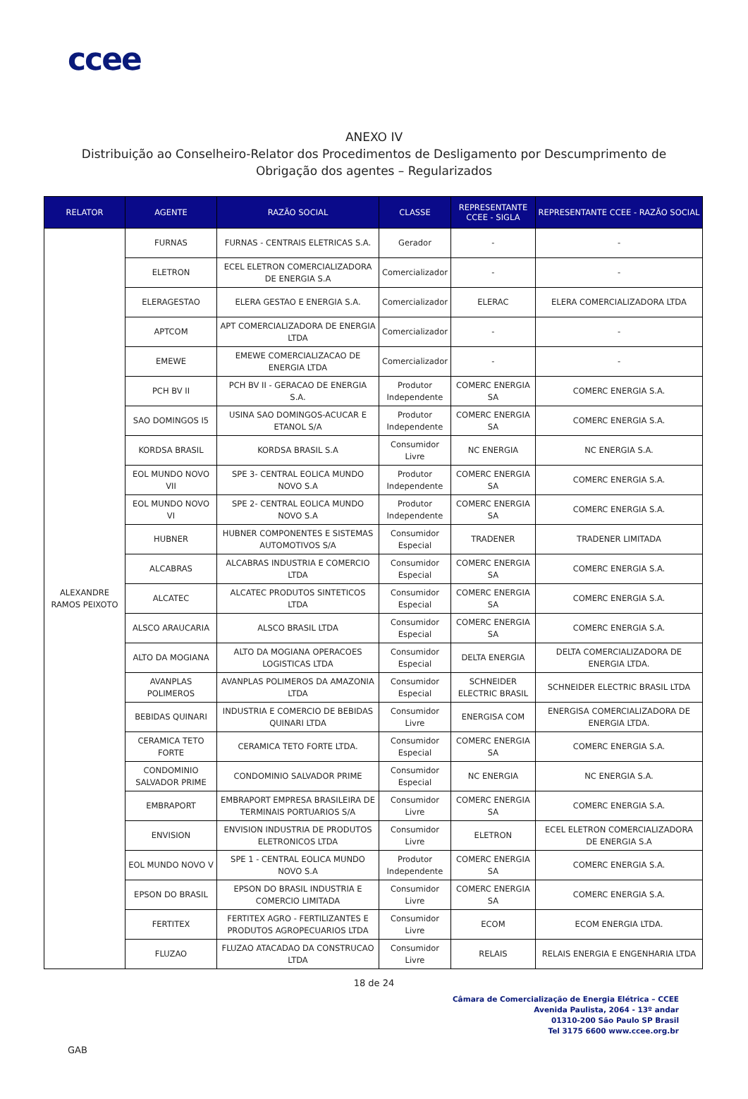ccee
ANEXO IV
Distribuição ao Conselheiro-Relator dos Procedimentos de Desligamento por Descumprimento de Obrigação dos agentes – Regularizados
| RELATOR | AGENTE | RAZÃO SOCIAL | CLASSE | REPRESENTANTE CCEE - SIGLA | REPRESENTANTE CCEE - RAZÃO SOCIAL |
| --- | --- | --- | --- | --- | --- |
| ALEXANDRE RAMOS PEIXOTO | FURNAS | FURNAS - CENTRAIS ELETRICAS S.A. | Gerador | - | - |
| | ELETRON | ECEL ELETRON COMERCIALIZADORA DE ENERGIA S.A | Comercializador | - | - |
| | ELERAGESTAO | ELERA GESTAO E ENERGIA S.A. | Comercializador | ELERAC | ELERA COMERCIALIZADORA LTDA |
| | APTCOM | APT COMERCIALIZADORA DE ENERGIA LTDA | Comercializador | - | - |
| | EMEWE | EMEWE COMERCIALIZACAO DE ENERGIA LTDA | Comercializador | - | - |
| | PCH BV II | PCH BV II - GERACAO DE ENERGIA S.A. | Produtor Independente | COMERC ENERGIA SA | COMERC ENERGIA S.A. |
| | SAO DOMINGOS I5 | USINA SAO DOMINGOS-ACUCAR E ETANOL S/A | Produtor Independente | COMERC ENERGIA SA | COMERC ENERGIA S.A. |
| | KORDSA BRASIL | KORDSA BRASIL S.A | Consumidor Livre | NC ENERGIA | NC ENERGIA S.A. |
| | EOL MUNDO NOVO VII | SPE 3- CENTRAL EOLICA MUNDO NOVO S.A | Produtor Independente | COMERC ENERGIA SA | COMERC ENERGIA S.A. |
| | EOL MUNDO NOVO VI | SPE 2- CENTRAL EOLICA MUNDO NOVO S.A | Produtor Independente | COMERC ENERGIA SA | COMERC ENERGIA S.A. |
| | HUBNER | HUBNER COMPONENTES E SISTEMAS AUTOMOTIVOS S/A | Consumidor Especial | TRADENER | TRADENER LIMITADA |
| | ALCABRAS | ALCABRAS INDUSTRIA E COMERCIO LTDA | Consumidor Especial | COMERC ENERGIA SA | COMERC ENERGIA S.A. |
| | ALCATEC | ALCATEC PRODUTOS SINTETICOS LTDA | Consumidor Especial | COMERC ENERGIA SA | COMERC ENERGIA S.A. |
| | ALSCO ARAUCARIA | ALSCO BRASIL LTDA | Consumidor Especial | COMERC ENERGIA SA | COMERC ENERGIA S.A. |
| | ALTO DA MOGIANA | ALTO DA MOGIANA OPERACOES LOGISTICAS LTDA | Consumidor Especial | DELTA ENERGIA | DELTA COMERCIALIZADORA DE ENERGIA LTDA. |
| | AVANPLAS POLIMEROS | AVANPLAS POLIMEROS DA AMAZONIA LTDA | Consumidor Especial | SCHNEIDER ELECTRIC BRASIL | SCHNEIDER ELECTRIC BRASIL LTDA |
| | BEBIDAS QUINARI | INDUSTRIA E COMERCIO DE BEBIDAS QUINARI LTDA | Consumidor Livre | ENERGISA COM | ENERGISA COMERCIALIZADORA DE ENERGIA LTDA. |
| | CERAMICA TETO FORTE | CERAMICA TETO FORTE LTDA. | Consumidor Especial | COMERC ENERGIA SA | COMERC ENERGIA S.A. |
| | CONDOMINIO SALVADOR PRIME | CONDOMINIO SALVADOR PRIME | Consumidor Especial | NC ENERGIA | NC ENERGIA S.A. |
| | EMBRAPORT | EMBRAPORT EMPRESA BRASILEIRA DE TERMINAIS PORTUARIOS S/A | Consumidor Livre | COMERC ENERGIA SA | COMERC ENERGIA S.A. |
| | ENVISION | ENVISION INDUSTRIA DE PRODUTOS ELETRONICOS LTDA | Consumidor Livre | ELETRON | ECEL ELETRON COMERCIALIZADORA DE ENERGIA S.A |
| | EOL MUNDO NOVO V | SPE 1 - CENTRAL EOLICA MUNDO NOVO S.A | Produtor Independente | COMERC ENERGIA SA | COMERC ENERGIA S.A. |
| | EPSON DO BRASIL | EPSON DO BRASIL INDUSTRIA E COMERCIO LIMITADA | Consumidor Livre | COMERC ENERGIA SA | COMERC ENERGIA S.A. |
| | FERTITEX | FERTITEX AGRO - FERTILIZANTES E PRODUTOS AGROPECUARIOS LTDA | Consumidor Livre | ECOM | ECOM ENERGIA LTDA. |
| | FLUZAO | FLUZAO ATACADAO DA CONSTRUCAO LTDA | Consumidor Livre | RELAIS | RELAIS ENERGIA E ENGENHARIA LTDA |
18 de 24
Câmara de Comercialização de Energia Elétrica – CCEE
Avenida Paulista, 2064 - 13º andar
01310-200 São Paulo SP Brasil
Tel 3175 6600 www.ccee.org.br
GAB